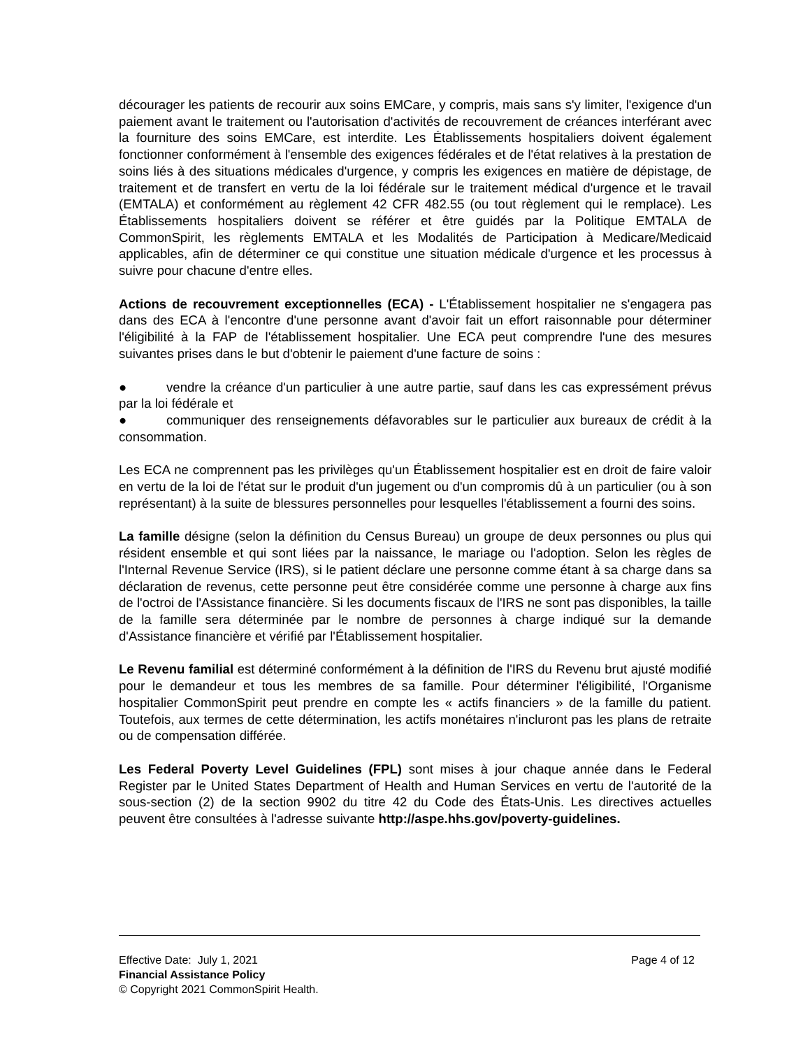décourager les patients de recourir aux soins EMCare, y compris, mais sans s'y limiter, l'exigence d'un paiement avant le traitement ou l'autorisation d'activités de recouvrement de créances interférant avec la fourniture des soins EMCare, est interdite. Les Établissements hospitaliers doivent également fonctionner conformément à l'ensemble des exigences fédérales et de l'état relatives à la prestation de soins liés à des situations médicales d'urgence, y compris les exigences en matière de dépistage, de traitement et de transfert en vertu de la loi fédérale sur le traitement médical d'urgence et le travail (EMTALA) et conformément au règlement 42 CFR 482.55 (ou tout règlement qui le remplace). Les Établissements hospitaliers doivent se référer et être guidés par la Politique EMTALA de CommonSpirit, les règlements EMTALA et les Modalités de Participation à Medicare/Medicaid applicables, afin de déterminer ce qui constitue une situation médicale d'urgence et les processus à suivre pour chacune d'entre elles.
Actions de recouvrement exceptionnelles (ECA) - L'Établissement hospitalier ne s'engagera pas dans des ECA à l'encontre d'une personne avant d'avoir fait un effort raisonnable pour déterminer l'éligibilité à la FAP de l'établissement hospitalier. Une ECA peut comprendre l'une des mesures suivantes prises dans le but d'obtenir le paiement d'une facture de soins :
● vendre la créance d'un particulier à une autre partie, sauf dans les cas expressément prévus par la loi fédérale et
● communiquer des renseignements défavorables sur le particulier aux bureaux de crédit à la consommation.
Les ECA ne comprennent pas les privilèges qu'un Établissement hospitalier est en droit de faire valoir en vertu de la loi de l'état sur le produit d'un jugement ou d'un compromis dû à un particulier (ou à son représentant) à la suite de blessures personnelles pour lesquelles l'établissement a fourni des soins.
La famille désigne (selon la définition du Census Bureau) un groupe de deux personnes ou plus qui résident ensemble et qui sont liées par la naissance, le mariage ou l'adoption. Selon les règles de l'Internal Revenue Service (IRS), si le patient déclare une personne comme étant à sa charge dans sa déclaration de revenus, cette personne peut être considérée comme une personne à charge aux fins de l'octroi de l'Assistance financière. Si les documents fiscaux de l'IRS ne sont pas disponibles, la taille de la famille sera déterminée par le nombre de personnes à charge indiqué sur la demande d'Assistance financière et vérifié par l'Établissement hospitalier.
Le Revenu familial est déterminé conformément à la définition de l'IRS du Revenu brut ajusté modifié pour le demandeur et tous les membres de sa famille. Pour déterminer l'éligibilité, l'Organisme hospitalier CommonSpirit peut prendre en compte les « actifs financiers » de la famille du patient. Toutefois, aux termes de cette détermination, les actifs monétaires n'incluront pas les plans de retraite ou de compensation différée.
Les Federal Poverty Level Guidelines (FPL) sont mises à jour chaque année dans le Federal Register par le United States Department of Health and Human Services en vertu de l'autorité de la sous-section (2) de la section 9902 du titre 42 du Code des États-Unis. Les directives actuelles peuvent être consultées à l'adresse suivante http://aspe.hhs.gov/poverty-guidelines.
Effective Date: July 1, 2021 Page 4 of 12
Financial Assistance Policy
© Copyright 2021 CommonSpirit Health.